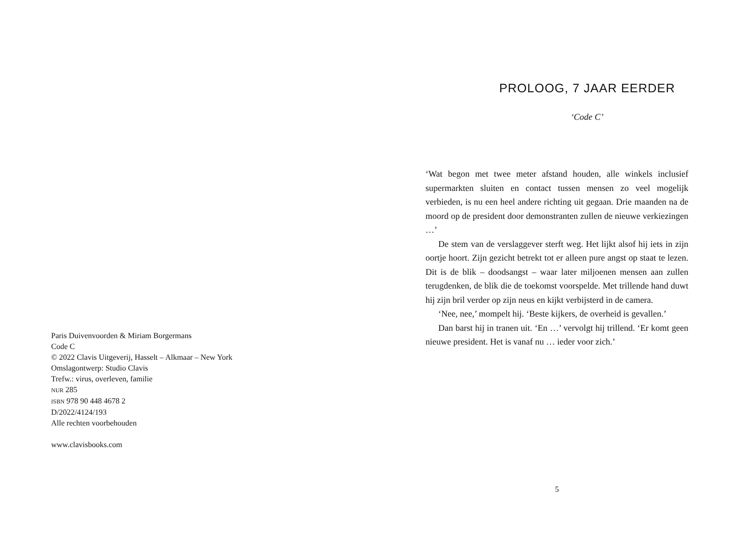Paris Duivenvoorden & Miriam Borgermans
Code C
© 2022 Clavis Uitgeverij, Hasselt – Alkmaar – New York
Omslagontwerp: Studio Clavis
Trefw.: virus, overleven, familie
NUR 285
ISBN 978 90 448 4678 2
D/2022/4124/193
Alle rechten voorbehouden
www.clavisbooks.com
PROLOOG, 7 JAAR EERDER
‘Code C’
‘Wat begon met twee meter afstand houden, alle winkels inclusief supermarkten sluiten en contact tussen mensen zo veel mogelijk verbieden, is nu een heel andere richting uit gegaan. Drie maanden na de moord op de president door demonstranten zullen de nieuwe verkiezingen …’
De stem van de verslaggever sterft weg. Het lijkt alsof hij iets in zijn oortje hoort. Zijn gezicht betrekt tot er alleen pure angst op staat te lezen. Dit is de blik – doodsangst – waar later miljoenen mensen aan zullen terugdenken, de blik die de toekomst voorspelde. Met trillende hand duwt hij zijn bril verder op zijn neus en kijkt verbijsterd in de camera.
‘Nee, nee,’ mompelt hij. ‘Beste kijkers, de overheid is gevallen.’
Dan barst hij in tranen uit. ‘En …’ vervolgt hij trillend. ‘Er komt geen nieuwe president. Het is vanaf nu … ieder voor zich.’
5